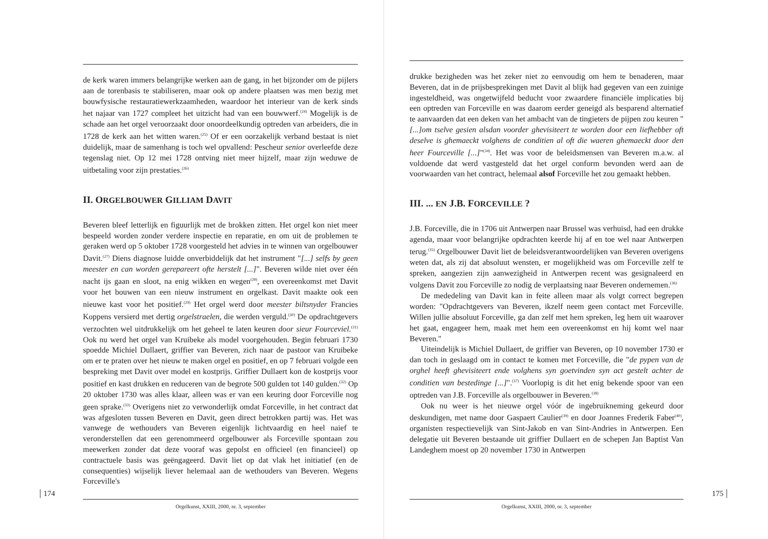de kerk waren immers belangrijke werken aan de gang, in het bijzonder om de pijlers aan de torenbasis te stabiliseren, maar ook op andere plaatsen was men bezig met bouwfysische restauratiewerkzaamheden, waardoor het interieur van de kerk sinds het najaar van 1727 compleet het uitzicht had van een bouwwerf.<sup>(24)</sup> Mogelijk is de schade aan het orgel veroorzaakt door onoordeelkundig optreden van arbeiders, die in 1728 de kerk aan het witten waren.<sup>(25)</sup> Of er een oorzakelijk verband bestaat is niet duidelijk, maar de samenhang is toch wel opvallend: Pescheur senior overleefde deze tegenslag niet. Op 12 mei 1728 ontving niet meer hijzelf, maar zijn weduwe de uitbetaling voor zijn prestaties.<sup>(26)</sup>
II. ORGELBOUWER GILLIAM DAVIT
Beveren bleef letterlijk en figuurlijk met de brokken zitten. Het orgel kon niet meer bespeeld worden zonder verdere inspectie en reparatie, en om uit de problemen te geraken werd op 5 oktober 1728 voorgesteld het advies in te winnen van orgelbouwer Davit.<sup>(27)</sup> Diens diagnose luidde onverbiddelijk dat het instrument "[...] selfs by geen meester en can worden gerepareert ofte herstelt [...]". Beveren wilde niet over één nacht ijs gaan en sloot, na enig wikken en wegen<sup>(28)</sup>, een overeenkomst met Davit voor het bouwen van een nieuw instrument en orgelkast. Davit maakte ook een nieuwe kast voor het positief.<sup>(29)</sup> Het orgel werd door meester biltsnyder Francies Koppens versierd met dertig orgelstraelen, die werden verguld.<sup>(30)</sup> De opdrachtgevers verzochten wel uitdrukkelijk om het geheel te laten keuren door sieur Fourceviel.<sup>(31)</sup> Ook nu werd het orgel van Kruibeke als model voorgehouden. Begin februari 1730 spoedde Michiel Dullaert, griffier van Beveren, zich naar de pastoor van Kruibeke om er te praten over het nieuw te maken orgel en positief, en op 7 februari volgde een bespreking met Davit over model en kostprijs. Griffier Dullaert kon de kostprijs voor positief en kast drukken en reduceren van de begrote 500 gulden tot 140 gulden.<sup>(32)</sup> Op 20 oktober 1730 was alles klaar, alleen was er van een keuring door Forceville nog geen sprake.<sup>(33)</sup> Overigens niet zo verwonderlijk omdat Forceville, in het contract dat was afgesloten tussen Beveren en Davit, geen direct betrokken partij was. Het was vanwege de wethouders van Beveren eigenlijk lichtvaardig en heel naief te veronderstellen dat een gerenommeerd orgelbouwer als Forceville spontaan zou meewerken zonder dat deze vooraf was gepolst en officieel (en financieel) op contractuele basis was geëngageerd. Davit liet op dat vlak het initiatief (en de consequenties) wijselijk liever helemaal aan de wethouders van Beveren. Wegens Forceville's
174
Orgelkunst, XXIII, 2000, nr. 3, september
drukke bezigheden was het zeker niet zo eenvoudig om hem te benaderen, maar Beveren, dat in de prijsbesprekingen met Davit al blijk had gegeven van een zuinige ingesteldheid, was ongetwijfeld beducht voor zwaardere financiële implicaties bij een optreden van Forceville en was daarom eerder geneigd als besparend alternatief te aanvaarden dat een deken van het ambacht van de tingieters de pijpen zou keuren "[...]om tselve gesien alsdan voorder ghevisiteert te worden door een liefhebber oft deselve is ghemaeckt volghens de conditien al oft die waeren ghemaeckt door den heer Fourceville [...]"<sup>(34)</sup>. Het was voor de beleidsmensen van Beveren m.a.w. al voldoende dat werd vastgesteld dat het orgel conform bevonden werd aan de voorwaarden van het contract, helemaal alsof Forceville het zou gemaakt hebben.
III. ... EN J.B. FORCEVILLE ?
J.B. Forceville, die in 1706 uit Antwerpen naar Brussel was verhuisd, had een drukke agenda, maar voor belangrijke opdrachten keerde hij af en toe wel naar Antwerpen terug.<sup>(35)</sup> Orgelbouwer Davit liet de beleidsverantwoordelijken van Beveren overigens weten dat, als zij dat absoluut wensten, er mogelijkheid was om Forceville zelf te spreken, aangezien zijn aanwezigheid in Antwerpen recent was gesignaleerd en volgens Davit zou Forceville zo nodig de verplaatsing naar Beveren ondernemen.<sup>(36)</sup>
De mededeling van Davit kan in feite alleen maar als volgt correct begrepen worden: "Opdrachtgevers van Beveren, ikzelf neem geen contact met Forceville. Willen jullie absoluut Forceville, ga dan zelf met hem spreken, leg hem uit waarover het gaat, engageer hem, maak met hem een overeenkomst en hij komt wel naar Beveren."
Uiteindelijk is Michiel Dullaert, de griffier van Beveren, op 10 november 1730 er dan toch in geslaagd om in contact te komen met Forceville, die "de pypen van de orghel heeft ghevisiteert ende volghens syn goetvinden syn act gestelt achter de conditien van bestedinge [...]".<sup>(37)</sup> Voorlopig is dit het enig bekende spoor van een optreden van J.B. Forceville als orgelbouwer in Beveren.<sup>(38)</sup>
Ook nu weer is het nieuwe orgel vóór de ingebruikneming gekeurd door deskundigen, met name door Gaspaert Caulier<sup>(39)</sup> en door Joannes Frederik Faber<sup>(40)</sup>, organisten respectievelijk van Sint-Jakob en van Sint-Andries in Antwerpen. Een delegatie uit Beveren bestaande uit griffier Dullaert en de schepen Jan Baptist Van Landeghem moest op 20 november 1730 in Antwerpen
175
Orgelkunst, XXIII, 2000, nr. 3, september